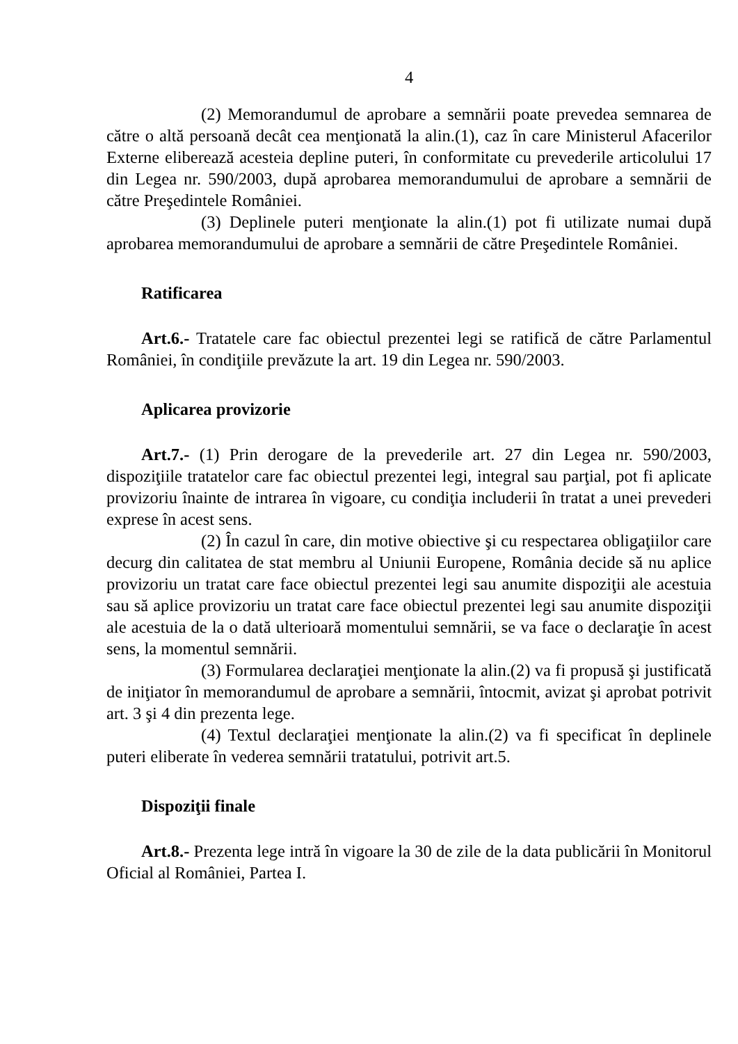4
(2) Memorandumul de aprobare a semnării poate prevedea semnarea de către o altă persoană decât cea menţionată la alin.(1), caz în care Ministerul Afacerilor Externe eliberează acesteia depline puteri, în conformitate cu prevederile articolului 17 din Legea nr. 590/2003, după aprobarea memorandumului de aprobare a semnării de către Preşedintele României.
(3) Deplinele puteri menţionate la alin.(1) pot fi utilizate numai după aprobarea memorandumului de aprobare a semnării de către Preşedintele României.
Ratificarea
Art.6.- Tratatele care fac obiectul prezentei legi se ratifică de către Parlamentul României, în condiţiile prevăzute la art. 19 din Legea nr. 590/2003.
Aplicarea provizorie
Art.7.- (1) Prin derogare de la prevederile art. 27 din Legea nr. 590/2003, dispoziţiile tratatelor care fac obiectul prezentei legi, integral sau parţial, pot fi aplicate provizoriu înainte de intrarea în vigoare, cu condiţia includerii în tratat a unei prevederi exprese în acest sens.
(2) În cazul în care, din motive obiective şi cu respectarea obligaţiilor care decurg din calitatea de stat membru al Uniunii Europene, România decide să nu aplice provizoriu un tratat care face obiectul prezentei legi sau anumite dispoziţii ale acestuia sau să aplice provizoriu un tratat care face obiectul prezentei legi sau anumite dispoziţii ale acestuia de la o dată ulterioară momentului semnării, se va face o declaraţie în acest sens, la momentul semnării.
(3) Formularea declaraţiei menţionate la alin.(2) va fi propusă şi justificată de iniţiator în memorandumul de aprobare a semnării, întocmit, avizat şi aprobat potrivit art. 3 şi 4 din prezenta lege.
(4) Textul declaraţiei menţionate la alin.(2) va fi specificat în deplinele puteri eliberate în vederea semnării tratatului, potrivit art.5.
Dispoziţii finale
Art.8.- Prezenta lege intră în vigoare la 30 de zile de la data publicării în Monitorul Oficial al României, Partea I.